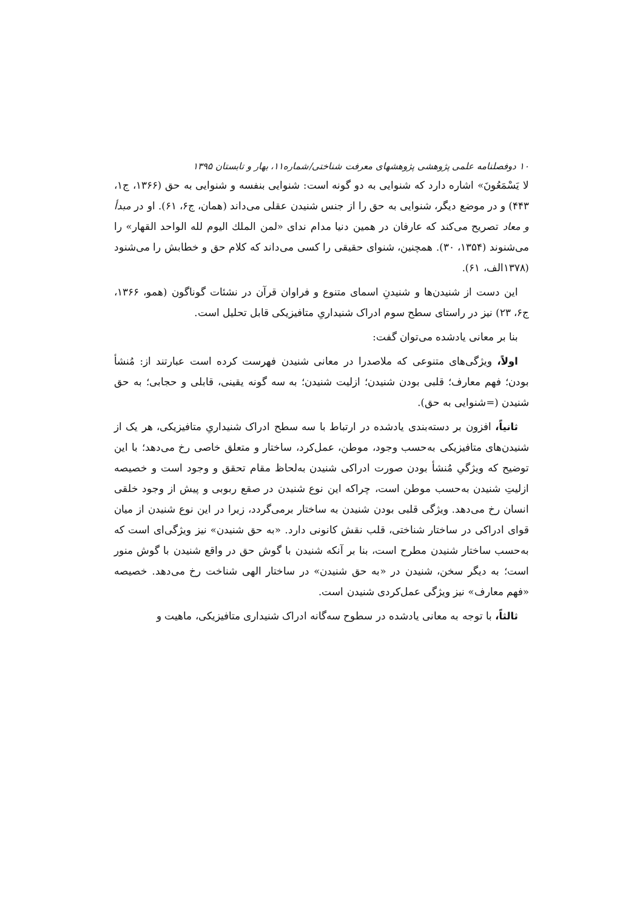۱۰ دوفصلنامه علمی پژوهشی پژوهشهای معرفت شناختی/شماره۱۱، بهار و تابستان ۱۳۹۵
لا يَسْمَعُونَ» اشاره دارد که شنوایی به دو گونه است: شنوایی بنفسه و شنوایی به حق (۱۳۶۶، ج۱، ۴۴۳) و در موضع دیگر، شنوایی به حق را از جنس شنیدن عقلی می‌داند (همان، ج۶، ۶۱). او در مبدأ و معاد تصریح می‌کند که عارفان در همین دنیا مدام ندای «لمن الملك اليوم لله الواحد القهار» را می‌شنوند (۱۳۵۴، ۳۰). همچنین، شنوای حقیقی را کسی می‌داند که کلام حق و خطابش را می‌شنود (۱۳۷۸الف، ۶۱).
این دست از شنیدن‌ها و شنیدنِ اسمای متنوع و فراوان قرآن در نشئات گوناگون (همو، ۱۳۶۶، ج۶، ۲۳) نیز در راستای سطح سوم ادراک شنیداریِ متافیزیکی قابل تحلیل است.
بنا بر معانی یادشده می‌توان گفت:
اولاً، ویژگی‌های متنوعی که ملاصدرا در معانی شنیدن فهرست کرده است عبارتند از: مُنشأ بودن؛ فهم معارف؛ قلبی بودن شنیدن؛ ازلیت شنیدن؛ به سه گونه یقینی، قابلی و حجابی؛ به حق شنیدن (=شنوایی به حق).
ثانیاً، افزون بر دسته‌بندی یادشده در ارتباط با سه سطح ادراک شنیداریِ متافیزیکی، هر یک از شنیدن‌های متافیزیکی به‌حسب وجود، موطن، عمل‌کرد، ساختار و متعلق خاصی رخ می‌دهد؛ با این توضیح که ویژگیِ مُنشأ بودن صورت ادراکی شنیدن به‌لحاظ مقام تحقق و وجود است و خصیصه ازلیتِ شنیدن به‌حسب موطن است، چراکه این نوع شنیدن در صقع ربوبی و پیش از وجود خلقی انسان رخ می‌دهد. ویژگی قلبی بودن شنیدن به ساختار برمی‌گردد، زیرا در این نوع شنیدن از میان قوای ادراکی در ساختار شناختی، قلب نقش کانونی دارد. «به حق شنیدن» نیز ویژگی‌ای است که به‌حسب ساختار شنیدن مطرح است، بنا بر آنکه شنیدن با گوش حق در واقع شنیدن با گوش منور است؛ به دیگر سخن، شنیدن در «به حق شنیدن» در ساختار الهی شناخت رخ می‌دهد. خصیصه «فهم معارف» نیز ویژگی عمل‌کردی شنیدن است.
ثالثاً، با توجه به معانی یادشده در سطوح سه‌گانه ادراک شنیداری متافیزیکی، ماهیت و